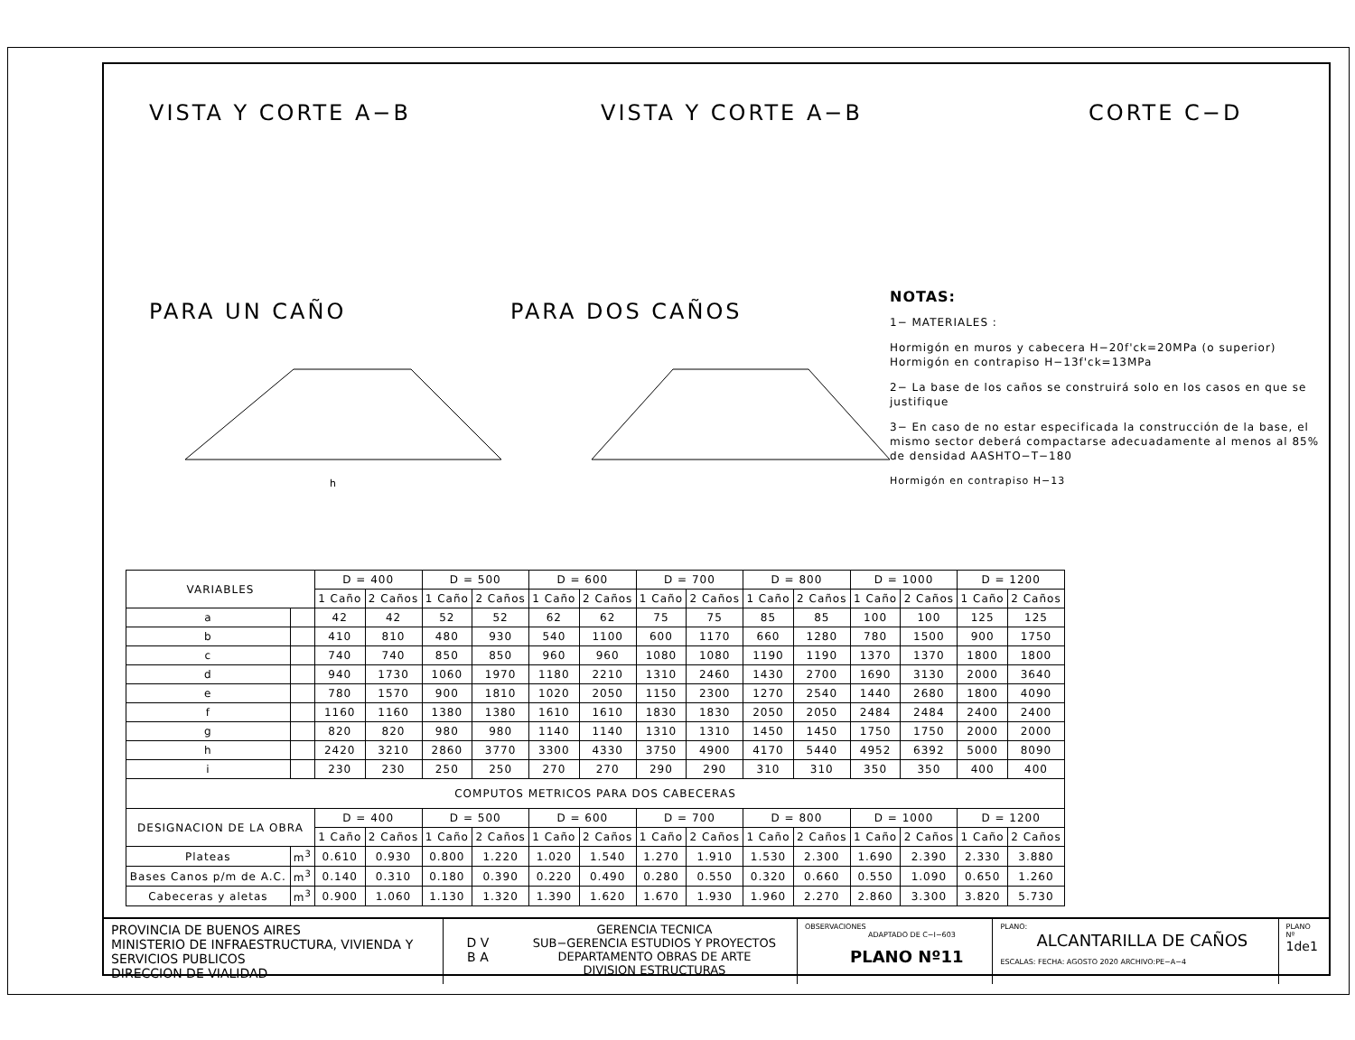VISTA Y CORTE A−B VISTA Y CORTE A−B CORTE C−D
PARA UN CAÑO
h
PARA DOS CAÑOS
NOTAS:
1− MATERIALES :
Hormigón en muros y cabecera H−20f'ck=20MPa (o superior)
Hormigón en contrapiso H−13f'ck=13MPa
2− La base de los caños se construirá solo en los casos en que se justifique
3− En caso de no estar especificada la construcción de la base, el mismo sector deberá compactarse adecuadamente al menos al 85% de densidad AASHTO−T−180
Hormigón en contrapiso H−13
| VARIABLES | | D = 400 | | D = 500 | | D = 600 | | D = 700 | | D = 800 | | D = 1000 | | D = 1200 | |
| --- | --- | --- | --- | --- | --- | --- | --- | --- | --- | --- | --- | --- | --- | --- | --- |
| | | 1 Caño | 2 Caños | 1 Caño | 2 Caños | 1 Caño | 2 Caños | 1 Caño | 2 Caños | 1 Caño | 2 Caños | 1 Caño | 2 Caños | 1 Caño | 2 Caños |
| a | | 42 | 42 | 52 | 52 | 62 | 62 | 75 | 75 | 85 | 85 | 100 | 100 | 125 | 125 |
| b | | 410 | 810 | 480 | 930 | 540 | 1100 | 600 | 1170 | 660 | 1280 | 780 | 1500 | 900 | 1750 |
| c | | 740 | 740 | 850 | 850 | 960 | 960 | 1080 | 1080 | 1190 | 1190 | 1370 | 1370 | 1800 | 1800 |
| d | | 940 | 1730 | 1060 | 1970 | 1180 | 2210 | 1310 | 2460 | 1430 | 2700 | 1690 | 3130 | 2000 | 3640 |
| e | | 780 | 1570 | 900 | 1810 | 1020 | 2050 | 1150 | 2300 | 1270 | 2540 | 1440 | 2680 | 1800 | 4090 |
| f | | 1160 | 1160 | 1380 | 1380 | 1610 | 1610 | 1830 | 1830 | 2050 | 2050 | 2484 | 2484 | 2400 | 2400 |
| g | | 820 | 820 | 980 | 980 | 1140 | 1140 | 1310 | 1310 | 1450 | 1450 | 1750 | 1750 | 2000 | 2000 |
| h | | 2420 | 3210 | 2860 | 3770 | 3300 | 4330 | 3750 | 4900 | 4170 | 5440 | 4952 | 6392 | 5000 | 8090 |
| i | | 230 | 230 | 250 | 250 | 270 | 270 | 290 | 290 | 310 | 310 | 350 | 350 | 400 | 400 |
| COMPUTOS METRICOS PARA DOS CABECERAS | | | | | | | | | | | | | | | |
| DESIGNACION DE LA OBRA | | D = 400 | | D = 500 | | D = 600 | | D = 700 | | D = 800 | | D = 1000 | | D = 1200 | |
| | | 1 Caño | 2 Caños | 1 Caño | 2 Caños | 1 Caño | 2 Caños | 1 Caño | 2 Caños | 1 Caño | 2 Caños | 1 Caño | 2 Caños | 1 Caño | 2 Caños |
| Plateas | m<sup>3</sup> | 0.610 | 0.930 | 0.800 | 1.220 | 1.020 | 1.540 | 1.270 | 1.910 | 1.530 | 2.300 | 1.690 | 2.390 | 2.330 | 3.880 |
| Bases Canos p/m de A.C. | m<sup>3</sup> | 0.140 | 0.310 | 0.180 | 0.390 | 0.220 | 0.490 | 0.280 | 0.550 | 0.320 | 0.660 | 0.550 | 1.090 | 0.650 | 1.260 |
| Cabeceras y aletas | m<sup>3</sup> | 0.900 | 1.060 | 1.130 | 1.320 | 1.390 | 1.620 | 1.670 | 1.930 | 1.960 | 2.270 | 2.860 | 3.300 | 3.820 | 5.730 |
PROVINCIA DE BUENOS AIRES
MINISTERIO DE INFRAESTRUCTURA, VIVIENDA Y SERVICIOS PUBLICOS
DIRECCION DE VIALIDAD
D V
B A
GERENCIA TECNICA
SUB−GERENCIA ESTUDIOS Y PROYECTOS
DEPARTAMENTO OBRAS DE ARTE
DIVISION ESTRUCTURAS
OBSERVACIONES
ADAPTADO DE C−I−603
PLANO Nº11
PLANO:
ALCANTARILLA DE CAÑOS
ESCALAS: FECHA: AGOSTO 2020 ARCHIVO:PE−A−4
PLANO Nº
1de1